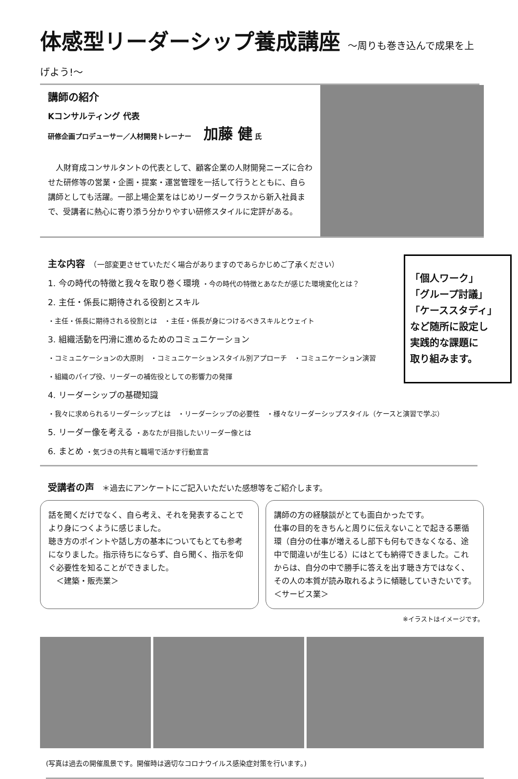体感型リーダーシップ養成講座 ～周りも巻き込んで成果を上げよう!～
講師の紹介
Kコンサルティング 代表
研修企画プロデューサー／人材開発トレーナー 加藤 健 氏
　人財育成コンサルタントの代表として、顧客企業の人財開発ニーズに合わせた研修等の営業・企画・提案・運営管理を一括して行うとともに、自ら講師としても活躍。一部上場企業をはじめリーダークラスから新入社員まで、受講者に熱心に寄り添う分かりやすい研修スタイルに定評がある。
主な内容　（一部変更させていただく場合がありますのであらかじめご了承ください）
1. 今の時代の特徴と我々を取り巻く環境 ・今の時代の特徴とあなたが感じた環境変化とは？
2. 主任・係長に期待される役割とスキル
・主任・係長に期待される役割とは　・主任・係長が身につけるべきスキルとウェイト
3. 組織活動を円滑に進めるためのコミュニケーション
・コミュニケーションの大原則　・コミュニケーションスタイル別アプローチ　・コミュニケーション演習
・組織のパイプ役、リーダーの補佐役としての影響力の発揮
4. リーダーシップの基礎知識
・我々に求められるリーダーシップとは　・リーダーシップの必要性　・様々なリーダーシップスタイル（ケースと演習で学ぶ）
5. リーダー像を考える ・あなたが目指したいリーダー像とは
6. まとめ ・気づきの共有と職場で活かす行動宣言
「個人ワーク」
「グループ討議」
「ケーススタディ」
など随所に設定し
実践的な課題に
取り組みます。
受講者の声　＊過去にアンケートにご記入いただいた感想等をご紹介します。
話を聞くだけでなく、自ら考え、それを発表することでより身につくように感じました。
聴き方のポイントや話し方の基本についてもとても参考になりました。指示待ちにならず、自ら聞く、指示を仰ぐ必要性を知ることができました。
　＜建築・販売業＞
講師の方の経験談がとても面白かったです。
仕事の目的をきちんと周りに伝えないことで起きる悪循環（自分の仕事が増えるし部下も何もできなくなる、途中で間違いが生じる）にはとても納得できました。これからは、自分の中で勝手に答えを出す聴き方ではなく、その人の本質が読み取れるように傾聴していきたいです。　＜サービス業＞
※イラストはイメージです。
(写真は過去の開催風景です。開催時は適切なコロナウイルス感染症対策を行います。)